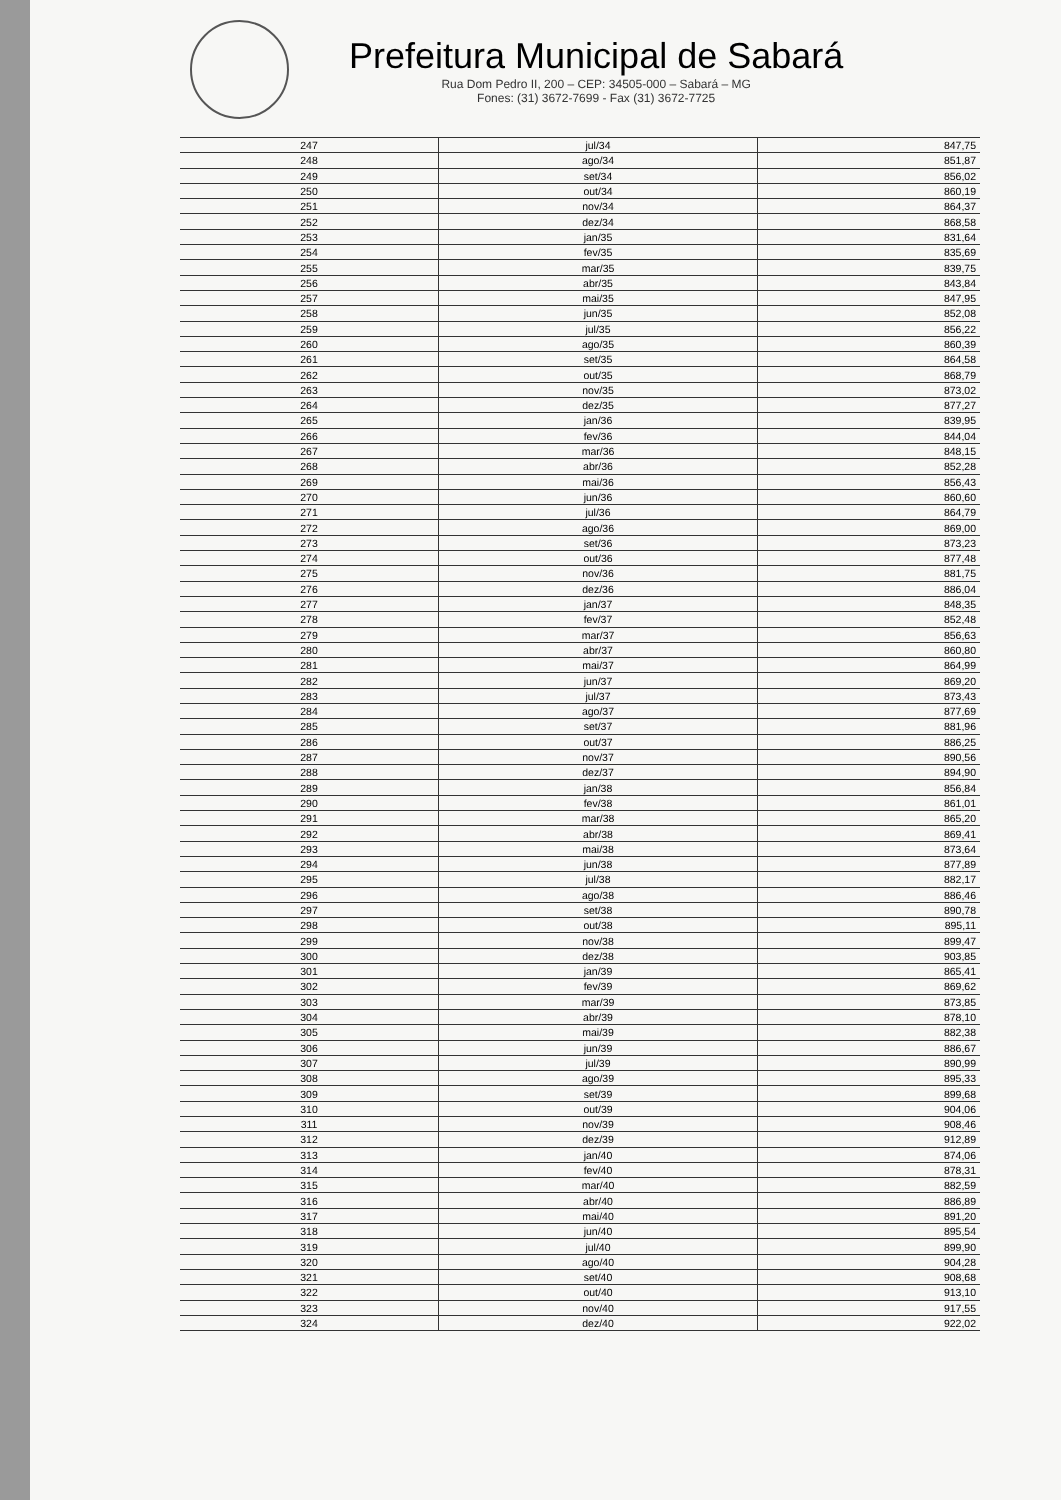Prefeitura Municipal de Sabará
Rua Dom Pedro II, 200 – CEP: 34505-000 – Sabará – MG
Fones: (31) 3672-7699 - Fax (31) 3672-7725
| 247 | jul/34 | 847,75 |
| 248 | ago/34 | 851,87 |
| 249 | set/34 | 856,02 |
| 250 | out/34 | 860,19 |
| 251 | nov/34 | 864,37 |
| 252 | dez/34 | 868,58 |
| 253 | jan/35 | 831,64 |
| 254 | fev/35 | 835,69 |
| 255 | mar/35 | 839,75 |
| 256 | abr/35 | 843,84 |
| 257 | mai/35 | 847,95 |
| 258 | jun/35 | 852,08 |
| 259 | jul/35 | 856,22 |
| 260 | ago/35 | 860,39 |
| 261 | set/35 | 864,58 |
| 262 | out/35 | 868,79 |
| 263 | nov/35 | 873,02 |
| 264 | dez/35 | 877,27 |
| 265 | jan/36 | 839,95 |
| 266 | fev/36 | 844,04 |
| 267 | mar/36 | 848,15 |
| 268 | abr/36 | 852,28 |
| 269 | mai/36 | 856,43 |
| 270 | jun/36 | 860,60 |
| 271 | jul/36 | 864,79 |
| 272 | ago/36 | 869,00 |
| 273 | set/36 | 873,23 |
| 274 | out/36 | 877,48 |
| 275 | nov/36 | 881,75 |
| 276 | dez/36 | 886,04 |
| 277 | jan/37 | 848,35 |
| 278 | fev/37 | 852,48 |
| 279 | mar/37 | 856,63 |
| 280 | abr/37 | 860,80 |
| 281 | mai/37 | 864,99 |
| 282 | jun/37 | 869,20 |
| 283 | jul/37 | 873,43 |
| 284 | ago/37 | 877,69 |
| 285 | set/37 | 881,96 |
| 286 | out/37 | 886,25 |
| 287 | nov/37 | 890,56 |
| 288 | dez/37 | 894,90 |
| 289 | jan/38 | 856,84 |
| 290 | fev/38 | 861,01 |
| 291 | mar/38 | 865,20 |
| 292 | abr/38 | 869,41 |
| 293 | mai/38 | 873,64 |
| 294 | jun/38 | 877,89 |
| 295 | jul/38 | 882,17 |
| 296 | ago/38 | 886,46 |
| 297 | set/38 | 890,78 |
| 298 | out/38 | 895,11 |
| 299 | nov/38 | 899,47 |
| 300 | dez/38 | 903,85 |
| 301 | jan/39 | 865,41 |
| 302 | fev/39 | 869,62 |
| 303 | mar/39 | 873,85 |
| 304 | abr/39 | 878,10 |
| 305 | mai/39 | 882,38 |
| 306 | jun/39 | 886,67 |
| 307 | jul/39 | 890,99 |
| 308 | ago/39 | 895,33 |
| 309 | set/39 | 899,68 |
| 310 | out/39 | 904,06 |
| 311 | nov/39 | 908,46 |
| 312 | dez/39 | 912,89 |
| 313 | jan/40 | 874,06 |
| 314 | fev/40 | 878,31 |
| 315 | mar/40 | 882,59 |
| 316 | abr/40 | 886,89 |
| 317 | mai/40 | 891,20 |
| 318 | jun/40 | 895,54 |
| 319 | jul/40 | 899,90 |
| 320 | ago/40 | 904,28 |
| 321 | set/40 | 908,68 |
| 322 | out/40 | 913,10 |
| 323 | nov/40 | 917,55 |
| 324 | dez/40 | 922,02 |